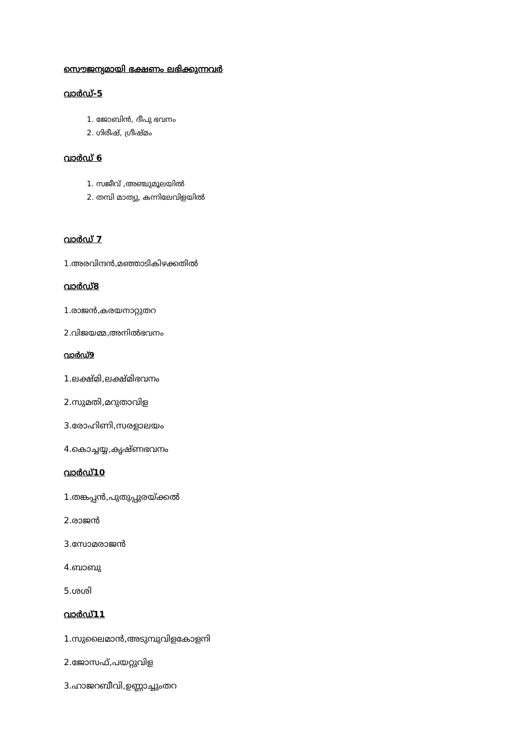സൌജന്യമായി ഭക്ഷണം ലഭിക്കുന്നവർ
വാർഡ്-5
1. ജോബിൻ, ദീപു ഭവനം
2. ഗിരീഷ്, ഗ്രീഷ്മം
വാർഡ് 6
1. സജീവ് ,അഞ്ചുമൂലയിൽ
2. തമ്പി മാത്യു, കന്നിലേവിളയിൽ
വാർഡ് 7
1.അരവിന്ദൻ,മഞ്ഞാടികിഴക്കതിൽ
വാർഡ്8
1.രാജൻ,കരയനാറ്റുതറ
2.വിജയമ്മ,അനിൽഭവനം
വാർഡ്9
1.ലക്ഷ്മി,ലക്ഷ്മിഭവനം
2.സുമതി,മറുതാവിള
3.രോഹിണി,സരളാലയം
4.കൊച്ചയ്യ,കൃഷ്ണഭവനം
വാർഡ്10
1.തങ്കപ്പൻ,പുതുപ്പുരയ്ക്കൽ
2.രാജൻ
3.സോമരാജൻ
4.ബാബു
5.ശശി
വാർഡ്11
1.സുലൈമാൻ,അടുമ്പുവിളകോളനി
2.ജോസഫ്,പയറ്റുവിള
3.ഹാജറബീവി,ഉണ്ണാച്ചുംതറ